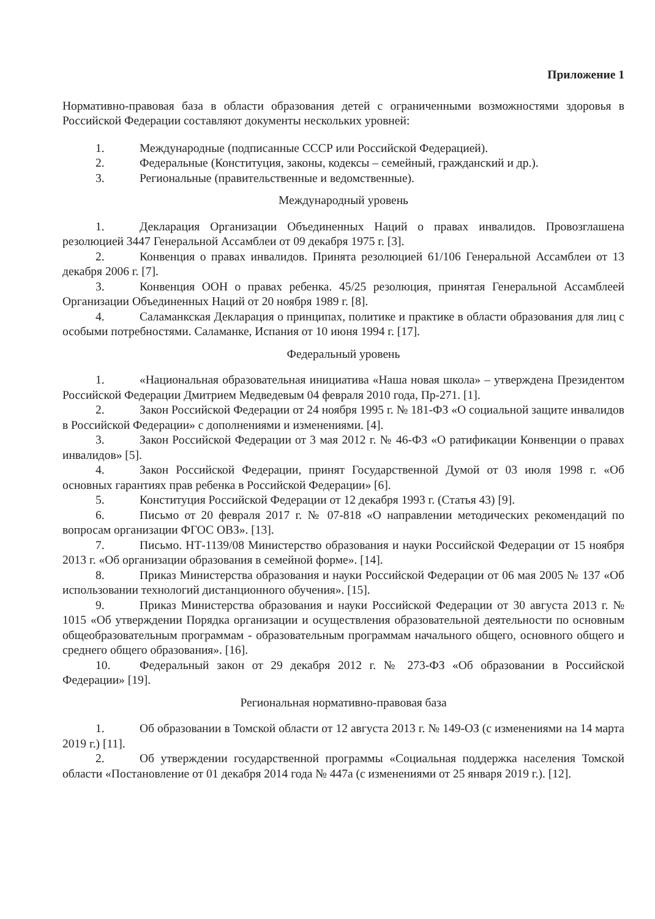Приложение 1
Нормативно-правовая база в области образования детей с ограниченными возможностями здоровья в Российской Федерации составляют документы нескольких уровней:
1. Международные (подписанные СССР или Российской Федерацией).
2. Федеральные (Конституция, законы, кодексы – семейный, гражданский и др.).
3. Региональные (правительственные и ведомственные).
Международный уровень
1. Декларация Организации Объединенных Наций о правах инвалидов. Провозглашена резолюцией 3447 Генеральной Ассамблеи от 09 декабря 1975 г. [3].
2. Конвенция о правах инвалидов. Принята резолюцией 61/106 Генеральной Ассамблеи от 13 декабря 2006 г. [7].
3. Конвенция ООН о правах ребенка. 45/25 резолюция, принятая Генеральной Ассамблеей Организации Объединенных Наций от 20 ноября 1989 г. [8].
4. Саламанкская Декларация о принципах, политике и практике в области образования для лиц с особыми потребностями. Саламанке, Испания от 10 июня 1994 г. [17].
Федеральный уровень
1. «Национальная образовательная инициатива «Наша новая школа» – утверждена Президентом Российской Федерации Дмитрием Медведевым 04 февраля 2010 года, Пр-271. [1].
2. Закон Российской Федерации от 24 ноября 1995 г. № 181-ФЗ «О социальной защите инвалидов в Российской Федерации» с дополнениями и изменениями. [4].
3. Закон Российской Федерации от 3 мая 2012 г. № 46-ФЗ «О ратификации Конвенции о правах инвалидов» [5].
4. Закон Российской Федерации, принят Государственной Думой от 03 июля 1998 г. «Об основных гарантиях прав ребенка в Российской Федерации» [6].
5. Конституция Российской Федерации от 12 декабря 1993 г. (Статья 43) [9].
6. Письмо от 20 февраля 2017 г. № 07-818 «О направлении методических рекомендаций по вопросам организации ФГОС ОВЗ». [13].
7. Письмо. НТ-1139/08 Министерство образования и науки Российской Федерации от 15 ноября 2013 г. «Об организации образования в семейной форме». [14].
8. Приказ Министерства образования и науки Российской Федерации от 06 мая 2005 № 137 «Об использовании технологий дистанционного обучения». [15].
9. Приказ Министерства образования и науки Российской Федерации от 30 августа 2013 г. № 1015 «Об утверждении Порядка организации и осуществления образовательной деятельности по основным общеобразовательным программам - образовательным программам начального общего, основного общего и среднего общего образования». [16].
10. Федеральный закон от 29 декабря 2012 г. № 273-ФЗ «Об образовании в Российской Федерации» [19].
Региональная нормативно-правовая база
1. Об образовании в Томской области от 12 августа 2013 г. № 149-ОЗ (с изменениями на 14 марта 2019 г.) [11].
2. Об утверждении государственной программы «Социальная поддержка населения Томской области «Постановление от 01 декабря 2014 года № 447а (с изменениями от 25 января 2019 г.). [12].